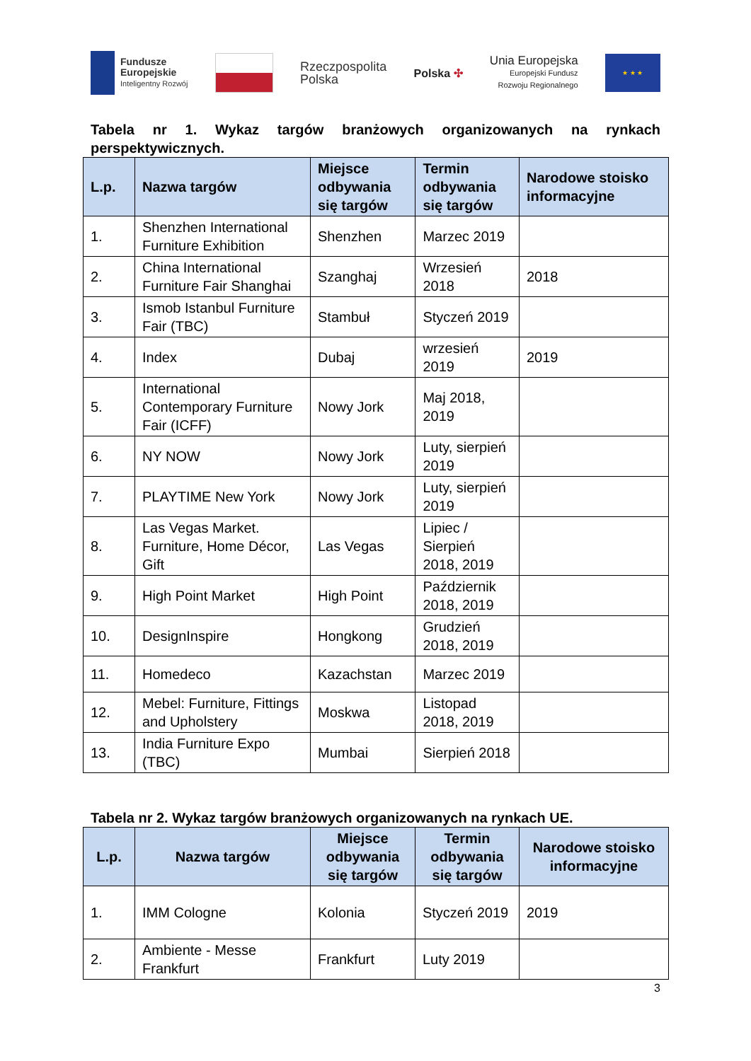Fundusze
Europejskie
Inteligentny Rozwój
Rzeczpospolita
Polska
Polska ✣
Unia Europejska
Europejski Fundusz
Rozwoju Regionalnego
★ ★ ★
Tabela nr 1. Wykaz targów branżowych organizowanych na rynkach perspektywicznych.
| L.p. | Nazwa targów | Miejsce odbywania się targów | Termin odbywania się targów | Narodowe stoisko informacyjne |
| --- | --- | --- | --- | --- |
| 1. | Shenzhen International Furniture Exhibition | Shenzhen | Marzec 2019 | |
| 2. | China International Furniture Fair Shanghai | Szanghaj | Wrzesień 2018 | 2018 |
| 3. | Ismob Istanbul Furniture Fair (TBC) | Stambuł | Styczeń 2019 | |
| 4. | Index | Dubaj | wrzesień 2019 | 2019 |
| 5. | International Contemporary Furniture Fair (ICFF) | Nowy Jork | Maj 2018, 2019 | |
| 6. | NY NOW | Nowy Jork | Luty, sierpień 2019 | |
| 7. | PLAYTIME New York | Nowy Jork | Luty, sierpień 2019 | |
| 8. | Las Vegas Market. Furniture, Home Décor, Gift | Las Vegas | Lipiec / Sierpień 2018, 2019 | |
| 9. | High Point Market | High Point | Październik 2018, 2019 | |
| 10. | DesignInspire | Hongkong | Grudzień 2018, 2019 | |
| 11. | Homedeco | Kazachstan | Marzec 2019 | |
| 12. | Mebel: Furniture, Fittings and Upholstery | Moskwa | Listopad 2018, 2019 | |
| 13. | India Furniture Expo (TBC) | Mumbai | Sierpień 2018 | |
Tabela nr 2. Wykaz targów branżowych organizowanych na rynkach UE.
| L.p. | Nazwa targów | Miejsce odbywania się targów | Termin odbywania się targów | Narodowe stoisko informacyjne |
| --- | --- | --- | --- | --- |
| 1. | IMM Cologne | Kolonia | Styczeń 2019 | 2019 |
| 2. | Ambiente - Messe Frankfurt | Frankfurt | Luty 2019 | |
3